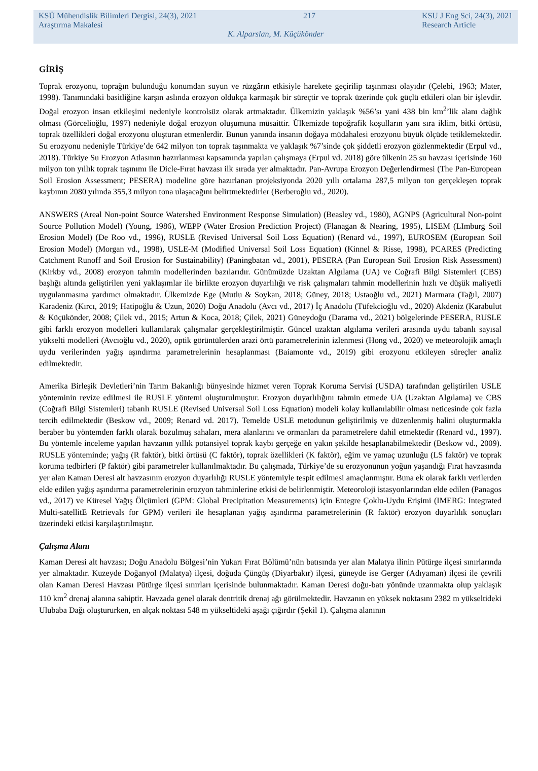KSÜ Mühendislik Bilimleri Dergisi, 24(3), 2021
Araştırma Makalesi 217 KSU J Eng Sci, 24(3), 2021
Research Article
K. Alparslan, M. Küçükönder
GİRİŞ
Toprak erozyonu, toprağın bulunduğu konumdan suyun ve rüzgârın etkisiyle harekete geçirilip taşınması olayıdır (Çelebi, 1963; Mater, 1998). Tanımındaki basitliğine karşın aslında erozyon oldukça karmaşık bir süreçtir ve toprak üzerinde çok güçlü etkileri olan bir işlevdir. Doğal erozyon insan etkileşimi nedeniyle kontrolsüz olarak artmaktadır. Ülkemizin yaklaşık %56’sı yani 438 bin km<sup>2</sup>’lik alanı dağlık olması (Görcelioğlu, 1997) nedeniyle doğal erozyon oluşumuna müsaittir. Ülkemizde topoğrafik koşulların yanı sıra iklim, bitki örtüsü, toprak özellikleri doğal erozyonu oluşturan etmenlerdir. Bunun yanında insanın doğaya müdahalesi erozyonu büyük ölçüde tetiklemektedir. Su erozyonu nedeniyle Türkiye’de 642 milyon ton toprak taşınmakta ve yaklaşık %7’sinde çok şiddetli erozyon gözlenmektedir (Erpul vd., 2018). Türkiye Su Erozyon Atlasının hazırlanması kapsamında yapılan çalışmaya (Erpul vd. 2018) göre ülkenin 25 su havzası içerisinde 160 milyon ton yıllık toprak taşınımı ile Dicle-Fırat havzası ilk sırada yer almaktadır. Pan-Avrupa Erozyon Değerlendirmesi (The Pan-European Soil Erosion Assessment; PESERA) modeline göre hazırlanan projeksiyonda 2020 yıllı ortalama 287,5 milyon ton gerçekleşen toprak kaybının 2080 yılında 355,3 milyon tona ulaşacağını belirtmektedirler (Berberoğlu vd., 2020).
ANSWERS (Areal Non-point Source Watershed Environment Response Simulation) (Beasley vd., 1980), AGNPS (Agricultural Non-point Source Pollution Model) (Young, 1986), WEPP (Water Erosion Prediction Project) (Flanagan & Nearing, 1995), LISEM (LImburg Soil Erosion Model) (De Roo vd., 1996), RUSLE (Revised Universal Soil Loss Equation) (Renard vd., 1997), EUROSEM (European Soil Erosion Model) (Morgan vd., 1998), USLE-M (Modified Universal Soil Loss Equation) (Kinnel & Risse, 1998), PCARES (Predicting Catchment Runoff and Soil Erosion for Sustainability) (Paningbatan vd., 2001), PESERA (Pan European Soil Erosion Risk Assessment) (Kirkby vd., 2008) erozyon tahmin modellerinden bazılarıdır. Günümüzde Uzaktan Algılama (UA) ve Coğrafi Bilgi Sistemleri (CBS) başlığı altında geliştirilen yeni yaklaşımlar ile birlikte erozyon duyarlılığı ve risk çalışmaları tahmin modellerinin hızlı ve düşük maliyetli uygulanmasına yardımcı olmaktadır. Ülkemizde Ege (Mutlu & Soykan, 2018; Güney, 2018; Ustaoğlu vd., 2021) Marmara (Tağıl, 2007) Karadeniz (Kırcı, 2019; Hatipoğlu & Uzun, 2020) Doğu Anadolu (Avcı vd., 2017) İç Anadolu (Tüfekcioğlu vd., 2020) Akdeniz (Karabulut & Küçükönder, 2008; Çilek vd., 2015; Artun & Koca, 2018; Çilek, 2021) Güneydoğu (Darama vd., 2021) bölgelerinde PESERA, RUSLE gibi farklı erozyon modelleri kullanılarak çalışmalar gerçekleştirilmiştir. Güncel uzaktan algılama verileri arasında uydu tabanlı sayısal yükselti modelleri (Avcıoğlu vd., 2020), optik görüntülerden arazi örtü parametrelerinin izlenmesi (Hong vd., 2020) ve meteorolojik amaçlı uydu verilerinden yağış aşındırma parametrelerinin hesaplanması (Baiamonte vd., 2019) gibi erozyonu etkileyen süreçler analiz edilmektedir.
Amerika Birleşik Devletleri’nin Tarım Bakanlığı bünyesinde hizmet veren Toprak Koruma Servisi (USDA) tarafından geliştirilen USLE yönteminin revize edilmesi ile RUSLE yöntemi oluşturulmuştur. Erozyon duyarlılığını tahmin etmede UA (Uzaktan Algılama) ve CBS (Coğrafi Bilgi Sistemleri) tabanlı RUSLE (Revised Universal Soil Loss Equation) modeli kolay kullanılabilir olması neticesinde çok fazla tercih edilmektedir (Beskow vd., 2009; Renard vd. 2017). Temelde USLE metodunun geliştirilmiş ve düzenlenmiş halini oluşturmakla beraber bu yöntemden farklı olarak bozulmuş sahaları, mera alanlarını ve ormanları da parametrelere dahil etmektedir (Renard vd., 1997). Bu yöntemle inceleme yapılan havzanın yıllık potansiyel toprak kaybı gerçeğe en yakın şekilde hesaplanabilmektedir (Beskow vd., 2009). RUSLE yönteminde; yağış (R faktör), bitki örtüsü (C faktör), toprak özellikleri (K faktör), eğim ve yamaç uzunluğu (LS faktör) ve toprak koruma tedbirleri (P faktör) gibi parametreler kullanılmaktadır. Bu çalışmada, Türkiye’de su erozyonunun yoğun yaşandığı Fırat havzasında yer alan Kaman Deresi alt havzasının erozyon duyarlılığı RUSLE yöntemiyle tespit edilmesi amaçlanmıştır. Buna ek olarak farklı verilerden elde edilen yağış aşındırma parametrelerinin erozyon tahminlerine etkisi de belirlenmiştir. Meteoroloji istasyonlarından elde edilen (Panagos vd., 2017) ve Küresel Yağış Ölçümleri (GPM: Global Precipitation Measurements) için Entegre Çoklu-Uydu Erişimi (IMERG: Integrated Multi-satellitE Retrievals for GPM) verileri ile hesaplanan yağış aşındırma parametrelerinin (R faktör) erozyon duyarlılık sonuçları üzerindeki etkisi karşılaştırılmıştır.
Çalışma Alanı
Kaman Deresi alt havzası; Doğu Anadolu Bölgesi’nin Yukarı Fırat Bölümü’nün batısında yer alan Malatya ilinin Pütürge ilçesi sınırlarında yer almaktadır. Kuzeyde Doğanyol (Malatya) ilçesi, doğuda Çüngüş (Diyarbakır) ilçesi, güneyde ise Gerger (Adıyaman) ilçesi ile çevrili olan Kaman Deresi Havzası Pütürge ilçesi sınırları içerisinde bulunmaktadır. Kaman Deresi doğu-batı yönünde uzanmakta olup yaklaşık 110 km<sup>2</sup> drenaj alanına sahiptir. Havzada genel olarak dentritik drenaj ağı görülmektedir. Havzanın en yüksek noktasını 2382 m yükseltideki Ulubaba Dağı oluştururken, en alçak noktası 548 m yükseltideki aşağı çığırdır (Şekil 1). Çalışma alanının